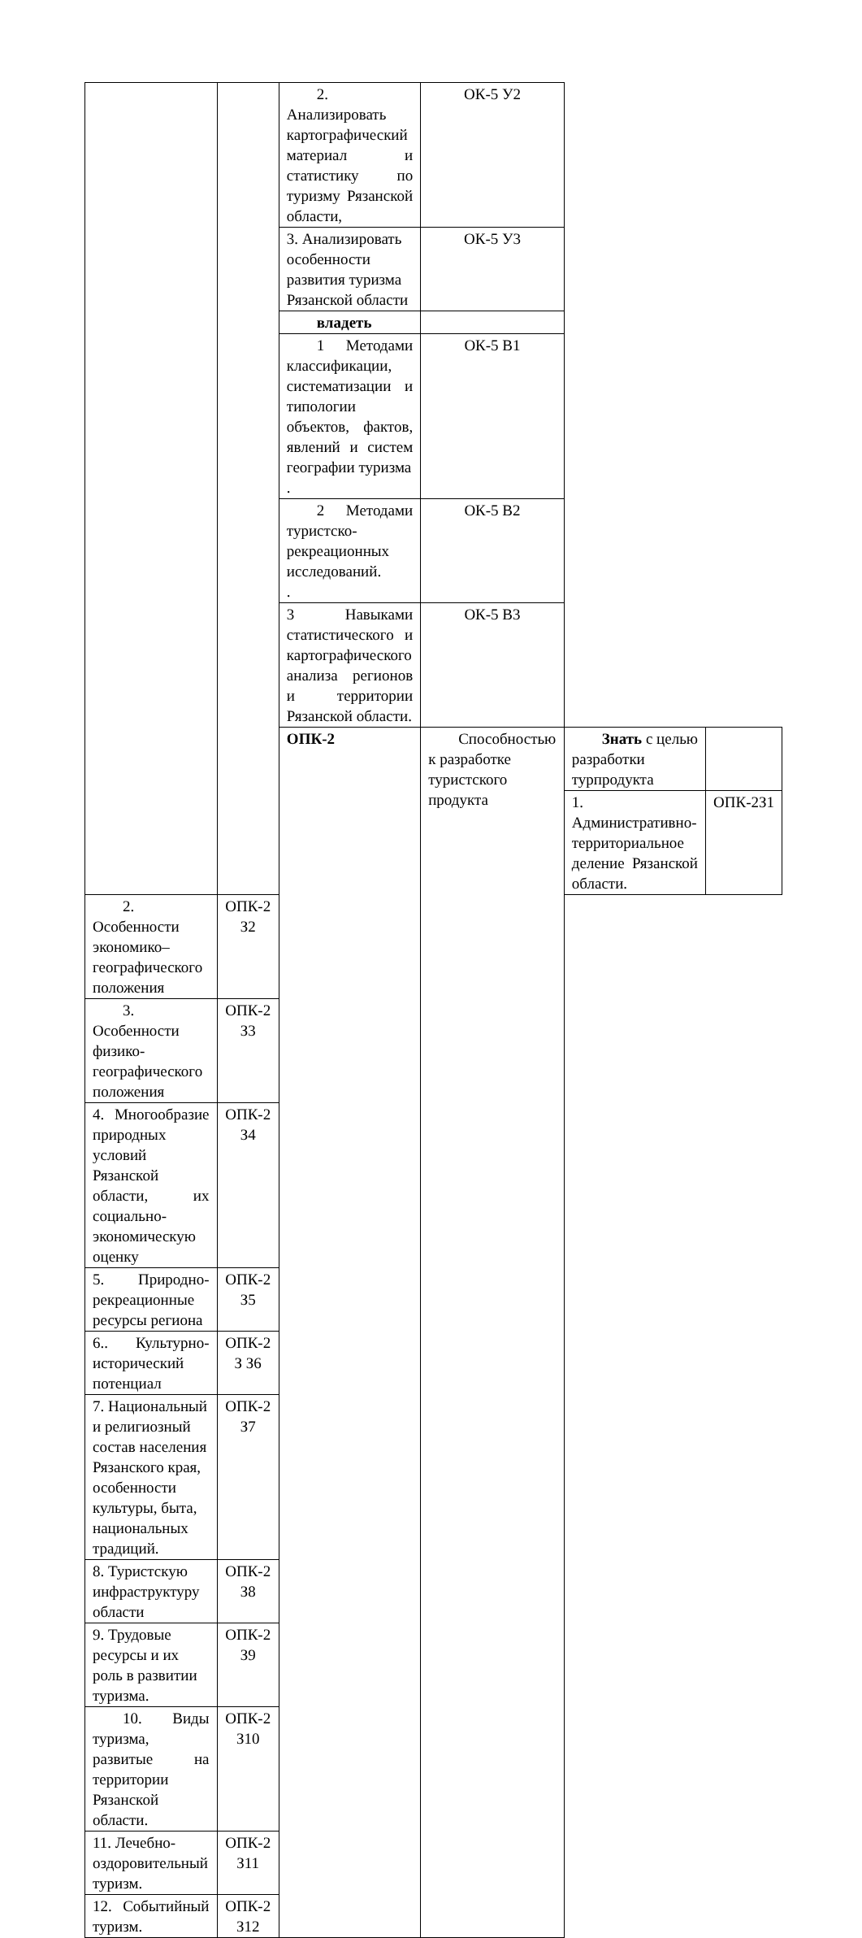| | | 2. Анализировать картографический материал и статистику по туризму Рязанской области, | ОК-5 У2 | | |
| | | 3. Анализировать особенности развития туризма Рязанской области | ОК-5 У3 | | |
| | | владеть | | | |
| | | 1 Методами классификации, систематизации и типологии объектов, фактов, явлений и систем географии туризма . | ОК-5 В1 | | |
| | | 2 Методами туристско-рекреационных исследований. . | ОК-5 В2 | | |
| | | 3 Навыками статистического и картографического анализа регионов и территории Рязанской области. | ОК-5 В3 | | |
| | | ОПК-2 | Способностью к разработке туристского продукта | Знать с целью разработки турпродукта | |
| | | | | 1. Административно-территориальное деление Рязанской области. | ОПК-2З1 |
| 2. Особенности экономико–географического положения | ОПК-2 З2 | | | | |
| 3. Особенности физико-географического положения | ОПК-2 З3 | | | | |
| 4. Многообразие природных условий Рязанской области, их социально-экономическую оценку | ОПК-2 З4 | | | | |
| 5. Природно-рекреационные ресурсы региона | ОПК-2 З5 | | | | |
| 6.. Культурно-исторический потенциал | ОПК-2 З З6 | | | | |
| 7. Национальный и религиозный состав населения Рязанского края, особенности культуры, быта, национальных традиций. | ОПК-2 З7 | | | | |
| 8. Туристскую инфраструктуру области | ОПК-2 З8 | | | | |
| 9. Трудовые ресурсы и их роль в развитии туризма. | ОПК-2 З9 | | | | |
| 10. Виды туризма, развитые на территории Рязанской области. | ОПК-2 З10 | | | | |
| 11. Лечебно-оздоровительный туризм. | ОПК-2 З11 | | | | |
| 12. Событийный туризм. | ОПК-2 З12 | | | | |